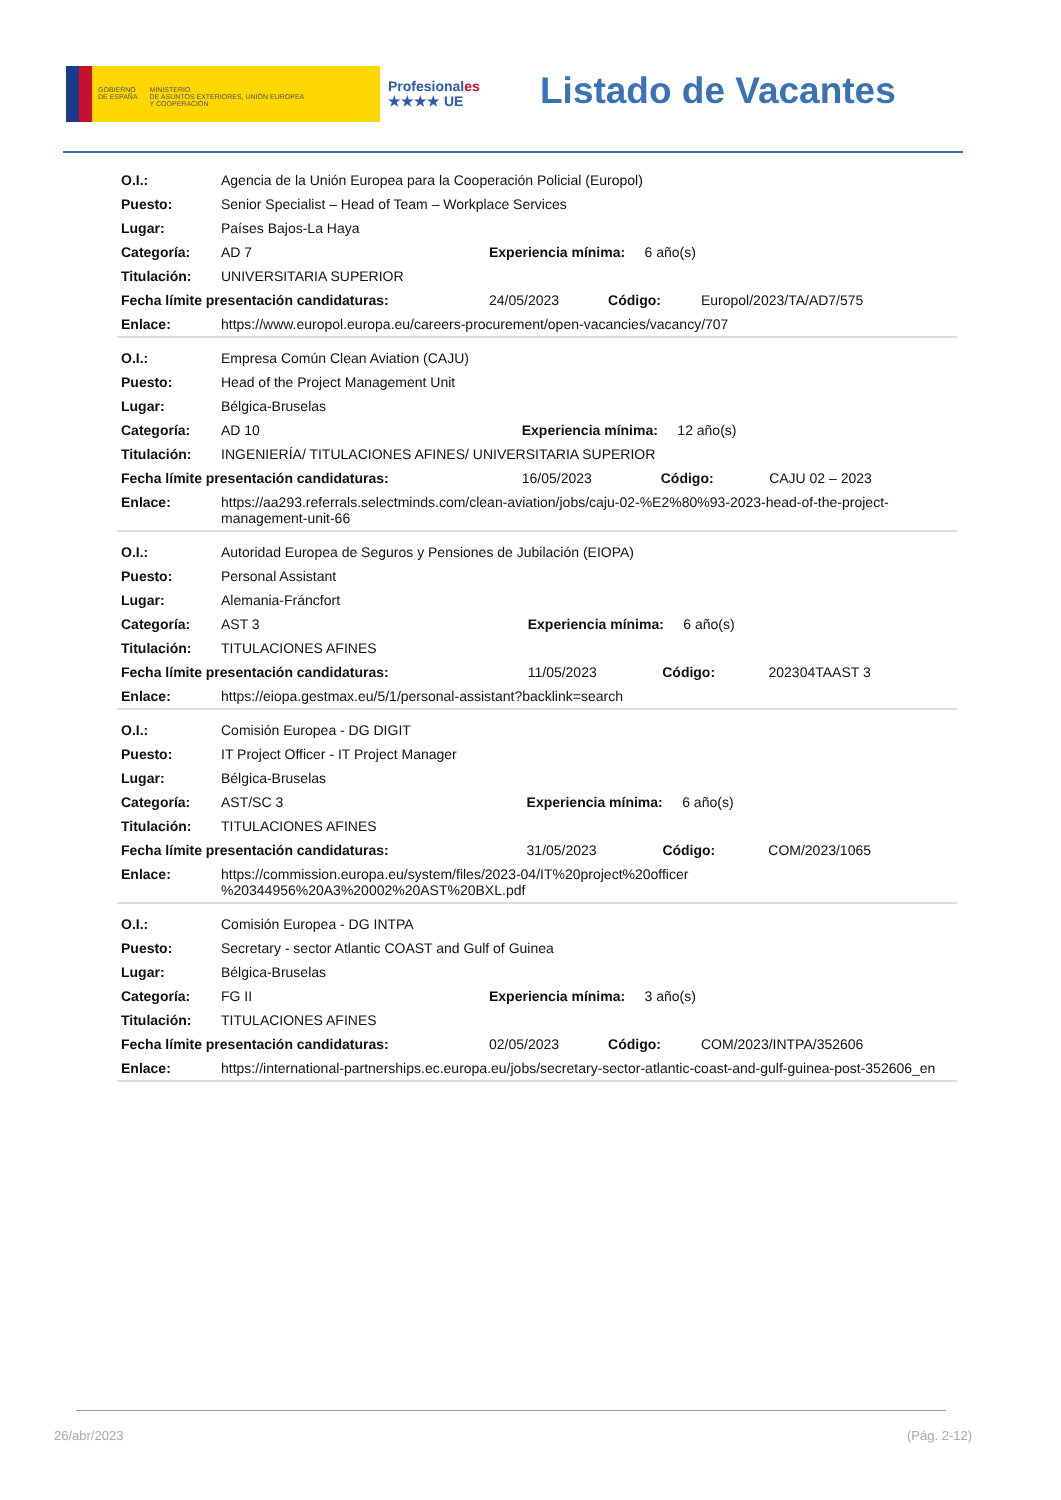GOBIERNO
DE ESPAÑA
MINISTERIO
DE ASUNTOS EXTERIORES, UNIÓN EUROPEA
Y COOPERACIÓN
Profesionales
★★★★ UE
Listado de Vacantes
| O.I.: | Agencia de la Unión Europea para la Cooperación Policial (Europol) | | | |
| Puesto: | Senior Specialist – Head of Team – Workplace Services | | | |
| Lugar: | Países Bajos-La Haya | | | |
| Categoría: | AD 7 | Experiencia mínima: 6 año(s) | | |
| Titulación: | UNIVERSITARIA SUPERIOR | | | |
| Fecha límite presentación candidaturas: | | 24/05/2023 | Código: | Europol/2023/TA/AD7/575 |
| Enlace: | https://www.europol.europa.eu/careers-procurement/open-vacancies/vacancy/707 | | | |
| O.I.: | Empresa Común Clean Aviation (CAJU) | | | |
| Puesto: | Head of the Project Management Unit | | | |
| Lugar: | Bélgica-Bruselas | | | |
| Categoría: | AD 10 | Experiencia mínima: 12 año(s) | | |
| Titulación: | INGENIERÍA/ TITULACIONES AFINES/ UNIVERSITARIA SUPERIOR | | | |
| Fecha límite presentación candidaturas: | | 16/05/2023 | Código: | CAJU 02 – 2023 |
| Enlace: | https://aa293.referrals.selectminds.com/clean-aviation/jobs/caju-02-%E2%80%93-2023-head-of-the-project-management-unit-66 | | | |
| O.I.: | Autoridad Europea de Seguros y Pensiones de Jubilación (EIOPA) | | | |
| Puesto: | Personal Assistant | | | |
| Lugar: | Alemania-Fráncfort | | | |
| Categoría: | AST 3 | Experiencia mínima: 6 año(s) | | |
| Titulación: | TITULACIONES AFINES | | | |
| Fecha límite presentación candidaturas: | | 11/05/2023 | Código: | 202304TAAST 3 |
| Enlace: | https://eiopa.gestmax.eu/5/1/personal-assistant?backlink=search | | | |
| O.I.: | Comisión Europea - DG DIGIT | | | |
| Puesto: | IT Project Officer - IT Project Manager | | | |
| Lugar: | Bélgica-Bruselas | | | |
| Categoría: | AST/SC 3 | Experiencia mínima: 6 año(s) | | |
| Titulación: | TITULACIONES AFINES | | | |
| Fecha límite presentación candidaturas: | | 31/05/2023 | Código: | COM/2023/1065 |
| Enlace: | https://commission.europa.eu/system/files/2023-04/IT%20project%20officer %20344956%20A3%20002%20AST%20BXL.pdf | | | |
| O.I.: | Comisión Europea - DG INTPA | | | |
| Puesto: | Secretary - sector Atlantic COAST and Gulf of Guinea | | | |
| Lugar: | Bélgica-Bruselas | | | |
| Categoría: | FG II | Experiencia mínima: 3 año(s) | | |
| Titulación: | TITULACIONES AFINES | | | |
| Fecha límite presentación candidaturas: | | 02/05/2023 | Código: | COM/2023/INTPA/352606 |
| Enlace: | https://international-partnerships.ec.europa.eu/jobs/secretary-sector-atlantic-coast-and-gulf-guinea-post-352606_en | | | |
26/abr/2023 (Pág. 2-12)